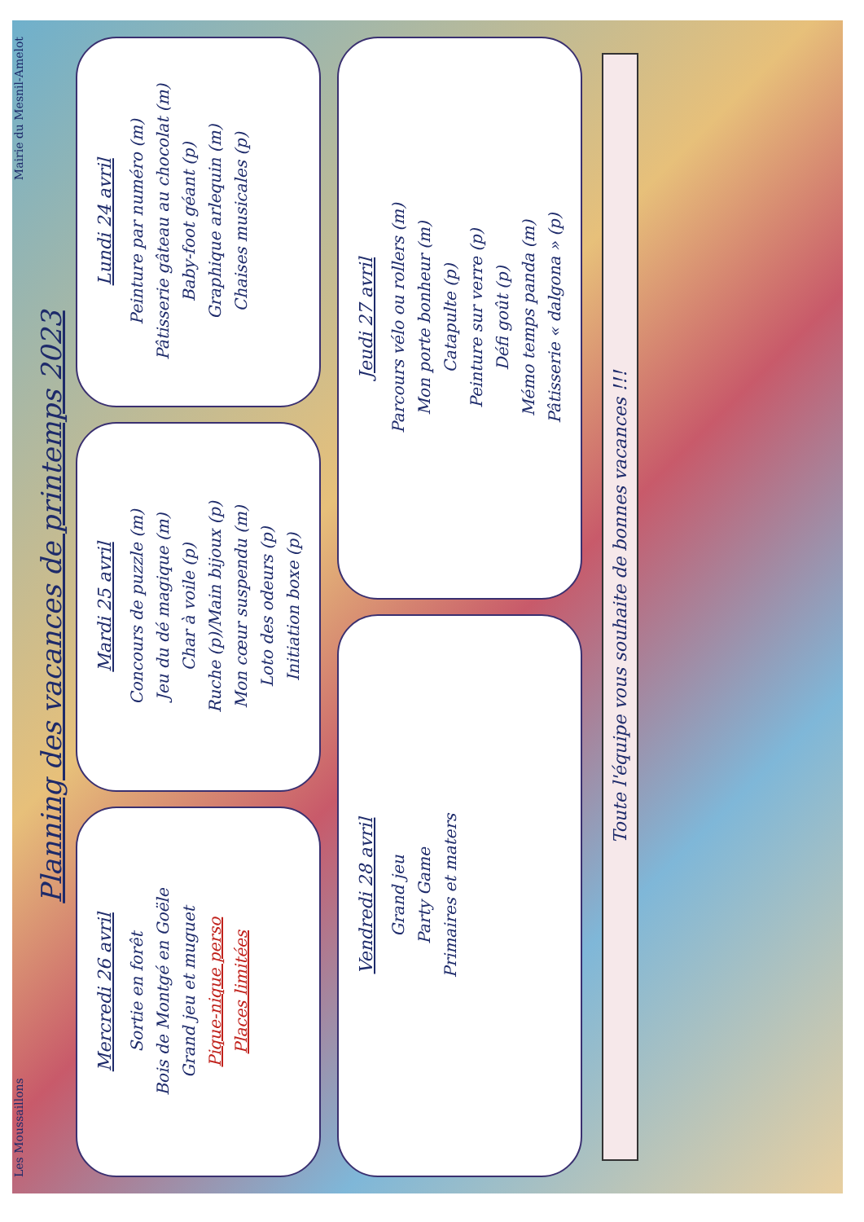Les Moussaillons Mairie du Mesnil-Amelot
Planning des vacances de printemps 2023
Mercredi 26 avril
Sortie en forêt
Bois de Montgé en Goële
Grand jeu et muguet
Pique-nique perso
Places limitées
Mardi 25 avril
Concours de puzzle (m)
Jeu du dé magique (m)
Char à voile (p)
Ruche (p)/Main bijoux (p)
Mon cœur suspendu (m)
Loto des odeurs (p)
Initiation boxe (p)
Lundi 24 avril
Peinture par numéro (m)
Pâtisserie gâteau au chocolat (m)
Baby-foot géant (p)
Graphique arlequin (m)
Chaises musicales (p)
Vendredi 28 avril
Grand jeu
Party Game
Primaires et maters
Jeudi 27 avril
Parcours vélo ou rollers (m)
Mon porte bonheur (m)
Catapulte (p)
Peinture sur verre (p)
Défi goût (p)
Mémo temps panda (m)
Pâtisserie « dalgona » (p)
Toute l'équipe vous souhaite de bonnes vacances !!!